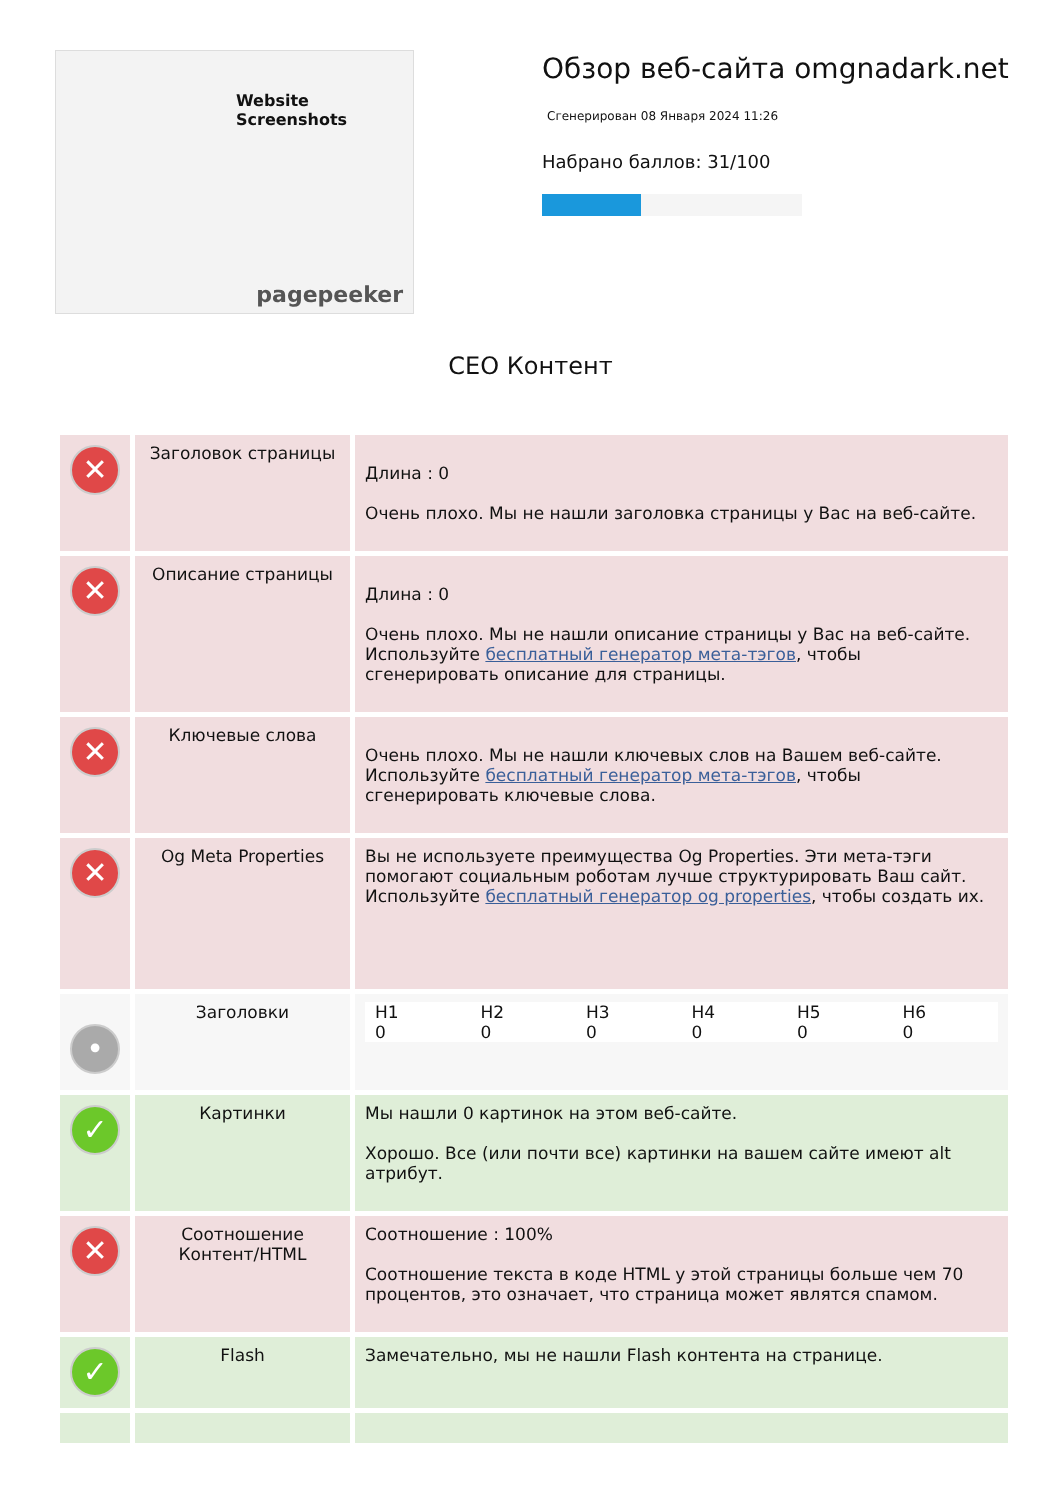Website Screenshots
pagepeeker
Обзор веб-сайта omgnadark.net
Сгенерирован 08 Января 2024 11:26
Набрано баллов: 31/100
СЕО Контент
| ✕ | Заголовок страницы | Длина : 0 Очень плохо. Мы не нашли заголовка страницы у Вас на веб-сайте. |
| ✕ | Описание страницы | Длина : 0 Очень плохо. Мы не нашли описание страницы у Вас на веб-сайте. Используйте бесплатный генератор мета-тэгов , чтобы сгенерировать описание для страницы. |
| ✕ | Ключевые слова | Очень плохо. Мы не нашли ключевых слов на Вашем веб-сайте. Используйте бесплатный генератор мета-тэгов , чтобы сгенерировать ключевые слова. |
| ✕ | Og Meta Properties | Вы не используете преимущества Og Properties. Эти мета-тэги помогают социальным роботам лучше структурировать Ваш сайт. Используйте бесплатный генератор og properties , чтобы создать их. |
| • | Заголовки | / H1 0 / H2 0 / H3 0 / H4 0 / H5 0 / H6 0 / |
| ✓ | Картинки | Мы нашли 0 картинок на этом веб-сайте. Хорошо. Все (или почти все) картинки на вашем сайте имеют alt атрибут. |
| ✕ | Соотношение Контент/HTML | Соотношение : 100% Соотношение текста в коде HTML у этой страницы больше чем 70 процентов, это означает, что страница может являтся спамом. |
| ✓ | Flash | Замечательно, мы не нашли Flash контента на странице. |